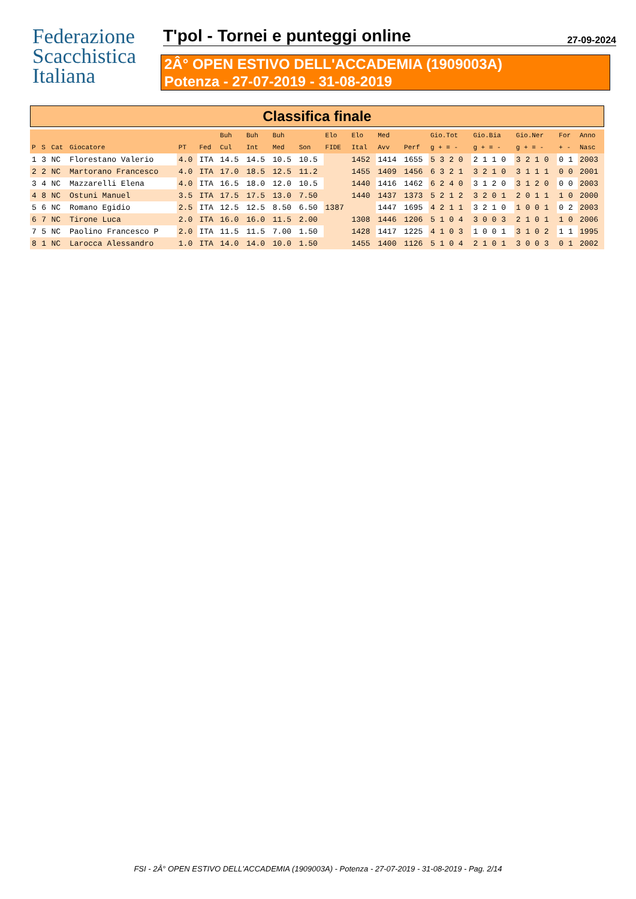Federazione
Scacchistica
Italiana
T'pol - Tornei e punteggi online 27-09-2024
2Â° OPEN ESTIVO DELL'ACCADEMIA (1909003A)
Potenza - 27-07-2019 - 31-08-2019
Classifica finale
| | | | | | | Buh | Buh | Buh | | Elo | Elo | Med | | Gio.Tot | Gio.Bia | Gio.Ner | For | Anno |
| --- | --- | --- | --- | --- | --- | --- | --- | --- | --- | --- | --- | --- | --- | --- | --- | --- | --- | --- |
| P | S | Cat | Giocatore | PT | Fed | Cul | Int | Med | Son | FIDE | Ital | Avv | Perf | g + = - | g + = - | g + = - | + - | Nasc |
| 1 | 3 | NC | Florestano Valerio | 4.0 | ITA | 14.5 | 14.5 | 10.5 | 10.5 | | 1452 | 1414 | 1655 | 5 3 2 0 | 2 1 1 0 | 3 2 1 0 | 0 1 | 2003 |
| 2 | 2 | NC | Martorano Francesco | 4.0 | ITA | 17.0 | 18.5 | 12.5 | 11.2 | | 1455 | 1409 | 1456 | 6 3 2 1 | 3 2 1 0 | 3 1 1 1 | 0 0 | 2001 |
| 3 | 4 | NC | Mazzarelli Elena | 4.0 | ITA | 16.5 | 18.0 | 12.0 | 10.5 | | 1440 | 1416 | 1462 | 6 2 4 0 | 3 1 2 0 | 3 1 2 0 | 0 0 | 2003 |
| 4 | 8 | NC | Ostuni Manuel | 3.5 | ITA | 17.5 | 17.5 | 13.0 | 7.50 | | 1440 | 1437 | 1373 | 5 2 1 2 | 3 2 0 1 | 2 0 1 1 | 1 0 | 2000 |
| 5 | 6 | NC | Romano Egidio | 2.5 | ITA | 12.5 | 12.5 | 8.50 | 6.50 | 1387 | | 1447 | 1695 | 4 2 1 1 | 3 2 1 0 | 1 0 0 1 | 0 2 | 2003 |
| 6 | 7 | NC | Tirone Luca | 2.0 | ITA | 16.0 | 16.0 | 11.5 | 2.00 | | 1308 | 1446 | 1206 | 5 1 0 4 | 3 0 0 3 | 2 1 0 1 | 1 0 | 2006 |
| 7 | 5 | NC | Paolino Francesco P | 2.0 | ITA | 11.5 | 11.5 | 7.00 | 1.50 | | 1428 | 1417 | 1225 | 4 1 0 3 | 1 0 0 1 | 3 1 0 2 | 1 1 | 1995 |
| 8 | 1 | NC | Larocca Alessandro | 1.0 | ITA | 14.0 | 14.0 | 10.0 | 1.50 | | 1455 | 1400 | 1126 | 5 1 0 4 | 2 1 0 1 | 3 0 0 3 | 0 1 | 2002 |
FSI - 2Â° OPEN ESTIVO DELL'ACCADEMIA (1909003A) - Potenza - 27-07-2019 - 31-08-2019 - Pag. 2/14